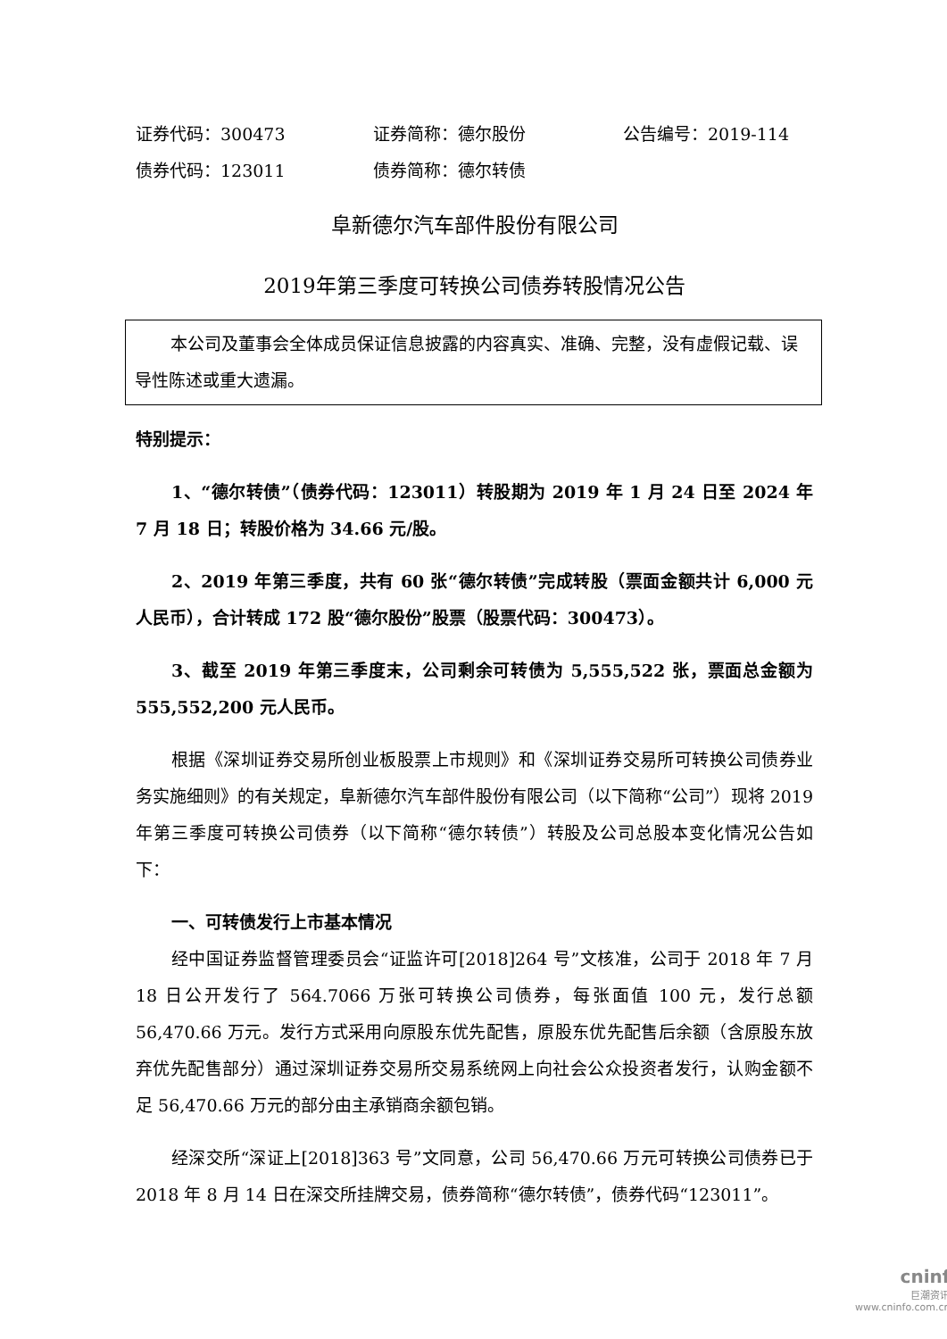证券代码：300473 证券简称：德尔股份 公告编号：2019-114
债券代码：123011 债券简称：德尔转债
阜新德尔汽车部件股份有限公司
2019年第三季度可转换公司债券转股情况公告
本公司及董事会全体成员保证信息披露的内容真实、准确、完整，没有虚假记载、误导性陈述或重大遗漏。
特别提示：
1、“德尔转债”（债券代码：123011）转股期为 2019 年 1 月 24 日至 2024 年 7 月 18 日；转股价格为 34.66 元/股。
2、2019 年第三季度，共有 60 张“德尔转债”完成转股（票面金额共计 6,000 元人民币），合计转成 172 股“德尔股份”股票（股票代码：300473）。
3、截至 2019 年第三季度末，公司剩余可转债为 5,555,522 张，票面总金额为 555,552,200 元人民币。
根据《深圳证券交易所创业板股票上市规则》和《深圳证券交易所可转换公司债券业务实施细则》的有关规定，阜新德尔汽车部件股份有限公司（以下简称“公司”）现将 2019 年第三季度可转换公司债券（以下简称“德尔转债”）转股及公司总股本变化情况公告如下：
一、可转债发行上市基本情况
经中国证券监督管理委员会“证监许可[2018]264 号”文核准，公司于 2018 年 7 月 18 日公开发行了 564.7066 万张可转换公司债券，每张面值 100 元，发行总额 56,470.66 万元。发行方式采用向原股东优先配售，原股东优先配售后余额（含原股东放弃优先配售部分）通过深圳证券交易所交易系统网上向社会公众投资者发行，认购金额不足 56,470.66 万元的部分由主承销商余额包销。
经深交所“深证上[2018]363 号”文同意，公司 56,470.66 万元可转换公司债券已于 2018 年 8 月 14 日在深交所挂牌交易，债券简称“德尔转债”，债券代码“123011”。
cninf
巨潮资讯
www.cninfo.com.cn